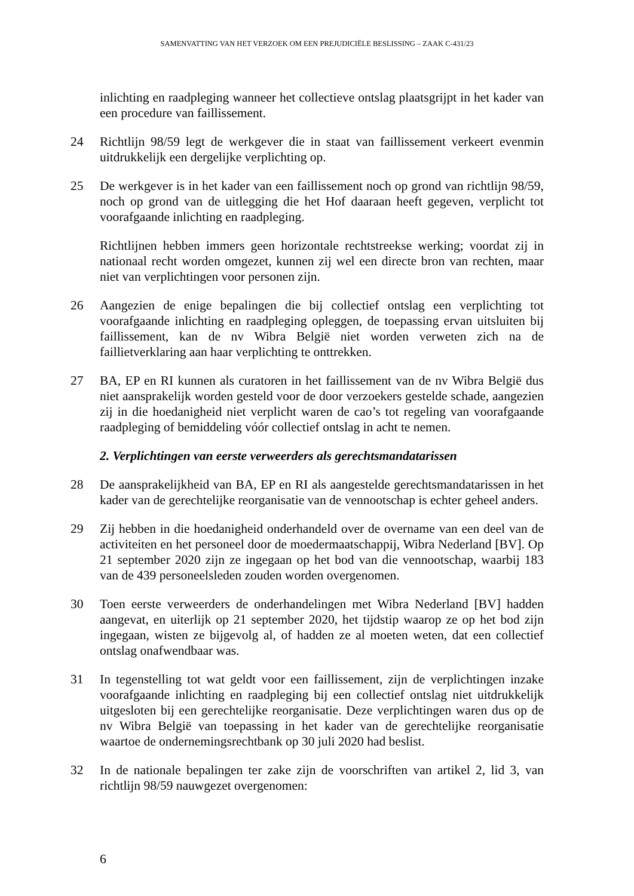SAMENVATTING VAN HET VERZOEK OM EEN PREJUDICIËLE BESLISSING – ZAAK C-431/23
inlichting en raadpleging wanneer het collectieve ontslag plaatsgrijpt in het kader van een procedure van faillissement.
24 Richtlijn 98/59 legt de werkgever die in staat van faillissement verkeert evenmin uitdrukkelijk een dergelijke verplichting op.
25 De werkgever is in het kader van een faillissement noch op grond van richtlijn 98/59, noch op grond van de uitlegging die het Hof daaraan heeft gegeven, verplicht tot voorafgaande inlichting en raadpleging.
Richtlijnen hebben immers geen horizontale rechtstreekse werking; voordat zij in nationaal recht worden omgezet, kunnen zij wel een directe bron van rechten, maar niet van verplichtingen voor personen zijn.
26 Aangezien de enige bepalingen die bij collectief ontslag een verplichting tot voorafgaande inlichting en raadpleging opleggen, de toepassing ervan uitsluiten bij faillissement, kan de nv Wibra België niet worden verweten zich na de faillietverklaring aan haar verplichting te onttrekken.
27 BA, EP en RI kunnen als curatoren in het faillissement van de nv Wibra België dus niet aansprakelijk worden gesteld voor de door verzoekers gestelde schade, aangezien zij in die hoedanigheid niet verplicht waren de cao’s tot regeling van voorafgaande raadpleging of bemiddeling vóór collectief ontslag in acht te nemen.
2. Verplichtingen van eerste verweerders als gerechtsmandatarissen
28 De aansprakelijkheid van BA, EP en RI als aangestelde gerechtsmandatarissen in het kader van de gerechtelijke reorganisatie van de vennootschap is echter geheel anders.
29 Zij hebben in die hoedanigheid onderhandeld over de overname van een deel van de activiteiten en het personeel door de moedermaatschappij, Wibra Nederland [BV]. Op 21 september 2020 zijn ze ingegaan op het bod van die vennootschap, waarbij 183 van de 439 personeelsleden zouden worden overgenomen.
30 Toen eerste verweerders de onderhandelingen met Wibra Nederland [BV] hadden aangevat, en uiterlijk op 21 september 2020, het tijdstip waarop ze op het bod zijn ingegaan, wisten ze bijgevolg al, of hadden ze al moeten weten, dat een collectief ontslag onafwendbaar was.
31 In tegenstelling tot wat geldt voor een faillissement, zijn de verplichtingen inzake voorafgaande inlichting en raadpleging bij een collectief ontslag niet uitdrukkelijk uitgesloten bij een gerechtelijke reorganisatie. Deze verplichtingen waren dus op de nv Wibra België van toepassing in het kader van de gerechtelijke reorganisatie waartoe de ondernemingsrechtbank op 30 juli 2020 had beslist.
32 In de nationale bepalingen ter zake zijn de voorschriften van artikel 2, lid 3, van richtlijn 98/59 nauwgezet overgenomen:
6